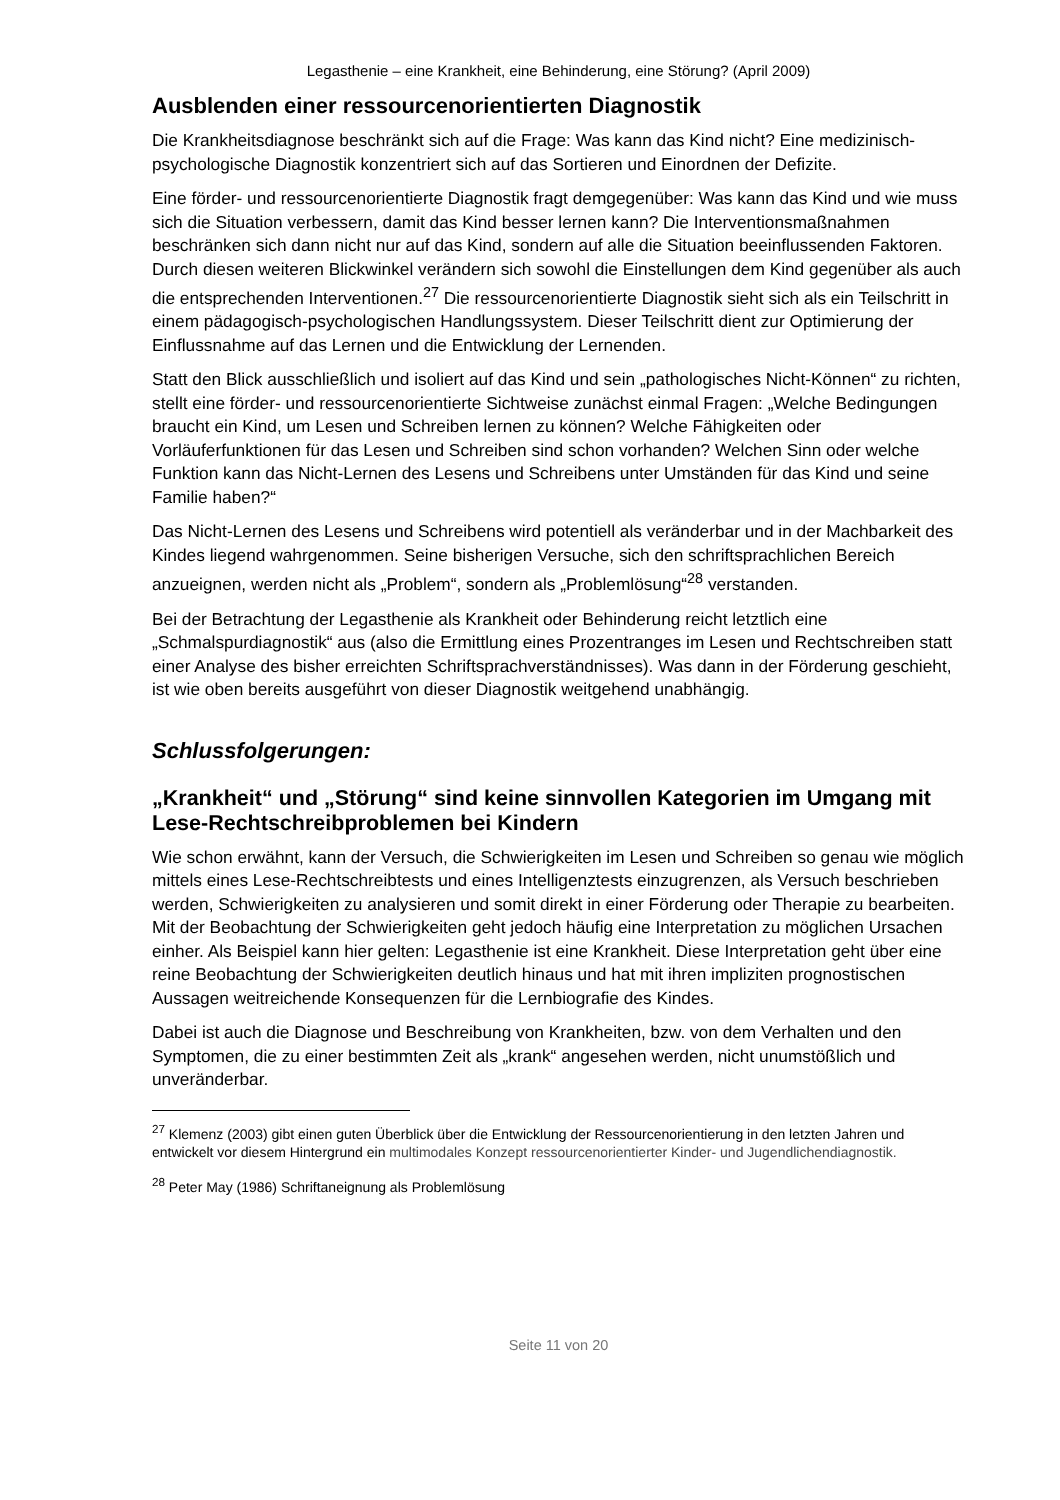Legasthenie – eine Krankheit, eine Behinderung, eine Störung? (April 2009)
Ausblenden einer ressourcenorientierten Diagnostik
Die Krankheitsdiagnose beschränkt sich auf die Frage: Was kann das Kind nicht? Eine medizinisch-psychologische Diagnostik konzentriert sich auf das Sortieren und Einordnen der Defizite.
Eine förder- und ressourcenorientierte Diagnostik fragt demgegenüber: Was kann das Kind und wie muss sich die Situation verbessern, damit das Kind besser lernen kann? Die Interventionsmaßnahmen beschränken sich dann nicht nur auf das Kind, sondern auf alle die Situation beeinflussenden Faktoren. Durch diesen weiteren Blickwinkel verändern sich sowohl die Einstellungen dem Kind gegenüber als auch die entsprechenden Interventionen.<sup>27</sup> Die ressourcenorientierte Diagnostik sieht sich als ein Teilschritt in einem pädagogisch-psychologischen Handlungssystem. Dieser Teilschritt dient zur Optimierung der Einflussnahme auf das Lernen und die Entwicklung der Lernenden.
Statt den Blick ausschließlich und isoliert auf das Kind und sein „pathologisches Nicht-Können“ zu richten, stellt eine förder- und ressourcenorientierte Sichtweise zunächst einmal Fragen: „Welche Bedingungen braucht ein Kind, um Lesen und Schreiben lernen zu können? Welche Fähigkeiten oder Vorläuferfunktionen für das Lesen und Schreiben sind schon vorhanden? Welchen Sinn oder welche Funktion kann das Nicht-Lernen des Lesens und Schreibens unter Umständen für das Kind und seine Familie haben?“
Das Nicht-Lernen des Lesens und Schreibens wird potentiell als veränderbar und in der Machbarkeit des Kindes liegend wahrgenommen. Seine bisherigen Versuche, sich den schriftsprachlichen Bereich anzueignen, werden nicht als „Problem“, sondern als „Problemlösung“<sup>28</sup> verstanden.
Bei der Betrachtung der Legasthenie als Krankheit oder Behinderung reicht letztlich eine „Schmalspurdiagnostik“ aus (also die Ermittlung eines Prozentranges im Lesen und Rechtschreiben statt einer Analyse des bisher erreichten Schriftsprachverständnisses). Was dann in der Förderung geschieht, ist wie oben bereits ausgeführt von dieser Diagnostik weitgehend unabhängig.
Schlussfolgerungen:
„Krankheit“ und „Störung“ sind keine sinnvollen Kategorien im Umgang mit Lese-Rechtschreibproblemen bei Kindern
Wie schon erwähnt, kann der Versuch, die Schwierigkeiten im Lesen und Schreiben so genau wie möglich mittels eines Lese-Rechtschreibtests und eines Intelligenztests einzugrenzen, als Versuch beschrieben werden, Schwierigkeiten zu analysieren und somit direkt in einer Förderung oder Therapie zu bearbeiten. Mit der Beobachtung der Schwierigkeiten geht jedoch häufig eine Interpretation zu möglichen Ursachen einher. Als Beispiel kann hier gelten: Legasthenie ist eine Krankheit. Diese Interpretation geht über eine reine Beobachtung der Schwierigkeiten deutlich hinaus und hat mit ihren impliziten prognostischen Aussagen weitreichende Konsequenzen für die Lernbiografie des Kindes.
Dabei ist auch die Diagnose und Beschreibung von Krankheiten, bzw. von dem Verhalten und den Symptomen, die zu einer bestimmten Zeit als „krank“ angesehen werden, nicht unumstößlich und unveränderbar.
<sup>27</sup> Klemenz (2003) gibt einen guten Überblick über die Entwicklung der Ressourcenorientierung in den letzten Jahren und entwickelt vor diesem Hintergrund ein multimodales Konzept ressourcenorientierter Kinder- und Jugendlichendiagnostik.
<sup>28</sup> Peter May (1986) Schriftaneignung als Problemlösung
Seite 11 von 20